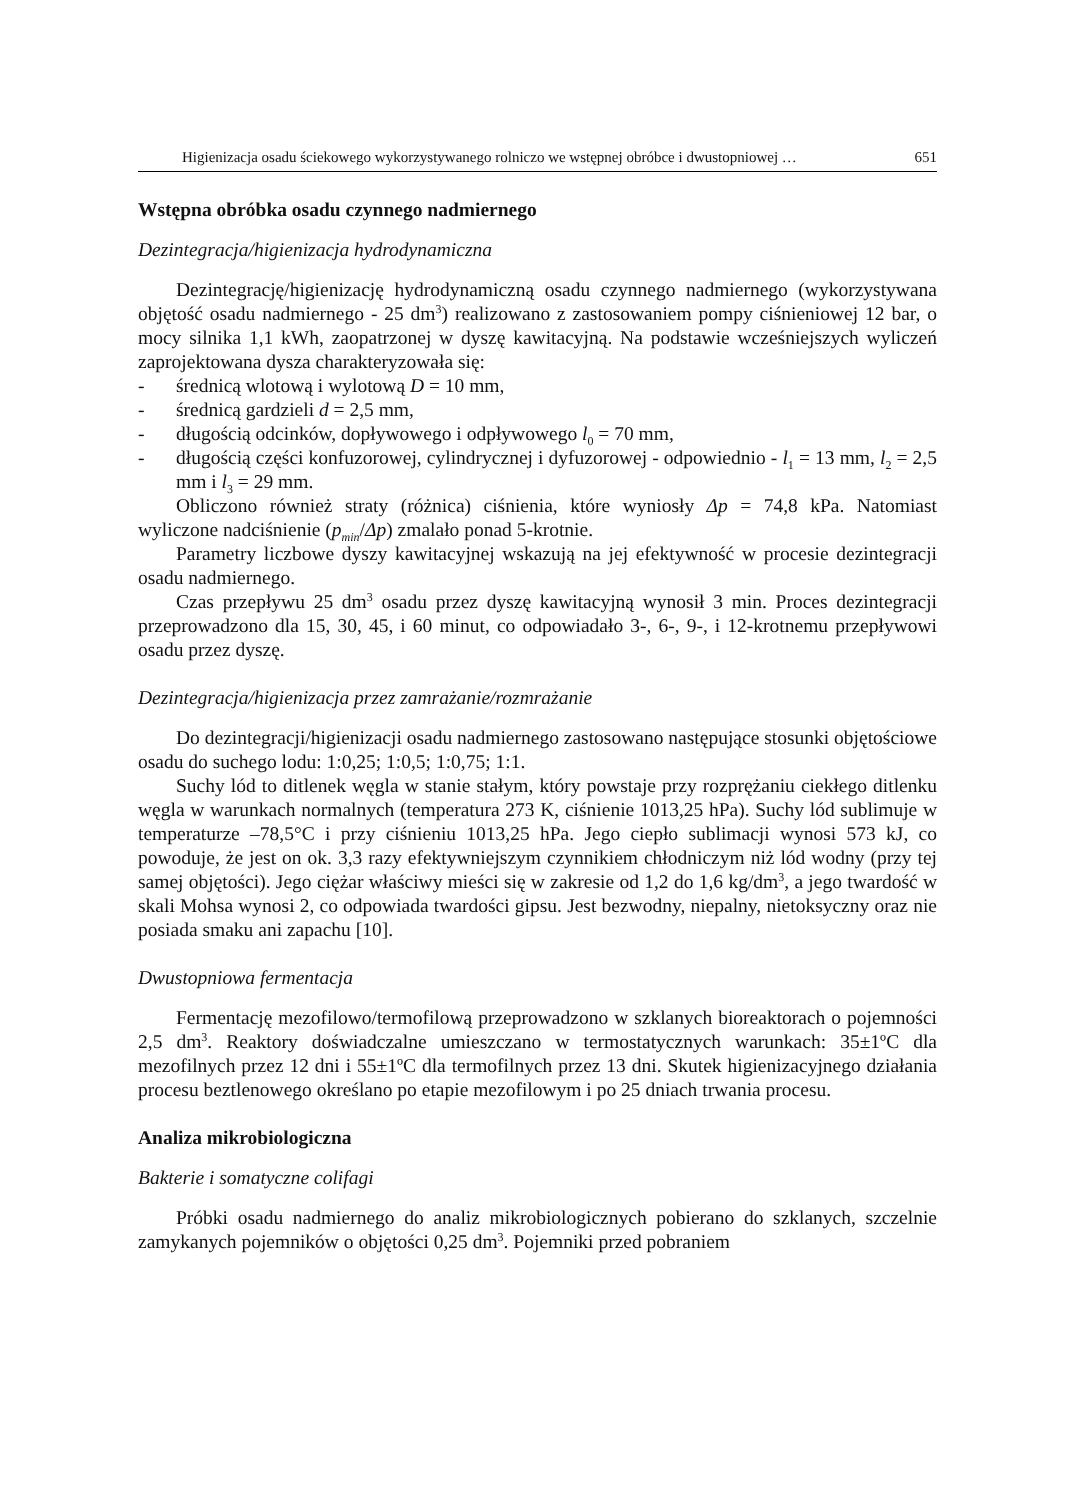Higienizacja osadu ściekowego wykorzystywanego rolniczo we wstępnej obróbce i dwustopniowej … 651
Wstępna obróbka osadu czynnego nadmiernego
Dezintegracja/higienizacja hydrodynamiczna
Dezintegrację/higienizację hydrodynamiczną osadu czynnego nadmiernego (wykorzystywana objętość osadu nadmiernego - 25 dm<sup>3</sup>) realizowano z zastosowaniem pompy ciśnieniowej 12 bar, o mocy silnika 1,1 kWh, zaopatrzonej w dyszę kawitacyjną. Na podstawie wcześniejszych wyliczeń zaprojektowana dysza charakteryzowała się:
- średnicą wlotową i wylotową D = 10 mm,
- średnicą gardzieli d = 2,5 mm,
- długością odcinków, dopływowego i odpływowego l<sub>0</sub> = 70 mm,
- długością części konfuzorowej, cylindrycznej i dyfuzorowej - odpowiednio - l<sub>1</sub> = 13 mm, l<sub>2</sub> = 2,5 mm i l<sub>3</sub> = 29 mm.
Obliczono również straty (różnica) ciśnienia, które wyniosły Δp = 74,8 kPa. Natomiast wyliczone nadciśnienie (p<sub>min</sub>/Δp) zmalało ponad 5-krotnie.
Parametry liczbowe dyszy kawitacyjnej wskazują na jej efektywność w procesie dezintegracji osadu nadmiernego.
Czas przepływu 25 dm<sup>3</sup> osadu przez dyszę kawitacyjną wynosił 3 min. Proces dezintegracji przeprowadzono dla 15, 30, 45, i 60 minut, co odpowiadało 3-, 6-, 9-, i 12-krotnemu przepływowi osadu przez dyszę.
Dezintegracja/higienizacja przez zamrażanie/rozmrażanie
Do dezintegracji/higienizacji osadu nadmiernego zastosowano następujące stosunki objętościowe osadu do suchego lodu: 1:0,25; 1:0,5; 1:0,75; 1:1.
Suchy lód to ditlenek węgla w stanie stałym, który powstaje przy rozprężaniu ciekłego ditlenku węgla w warunkach normalnych (temperatura 273 K, ciśnienie 1013,25 hPa). Suchy lód sublimuje w temperaturze –78,5°C i przy ciśnieniu 1013,25 hPa. Jego ciepło sublimacji wynosi 573 kJ, co powoduje, że jest on ok. 3,3 razy efektywniejszym czynnikiem chłodniczym niż lód wodny (przy tej samej objętości). Jego ciężar właściwy mieści się w zakresie od 1,2 do 1,6 kg/dm<sup>3</sup>, a jego twardość w skali Mohsa wynosi 2, co odpowiada twardości gipsu. Jest bezwodny, niepalny, nietoksyczny oraz nie posiada smaku ani zapachu [10].
Dwustopniowa fermentacja
Fermentację mezofilowo/termofilową przeprowadzono w szklanych bioreaktorach o pojemności 2,5 dm<sup>3</sup>. Reaktory doświadczalne umieszczano w termostatycznych warunkach: 35±1ºC dla mezofilnych przez 12 dni i 55±1ºC dla termofilnych przez 13 dni. Skutek higienizacyjnego działania procesu beztlenowego określano po etapie mezofilowym i po 25 dniach trwania procesu.
Analiza mikrobiologiczna
Bakterie i somatyczne colifagi
Próbki osadu nadmiernego do analiz mikrobiologicznych pobierano do szklanych, szczelnie zamykanych pojemników o objętości 0,25 dm<sup>3</sup>. Pojemniki przed pobraniem